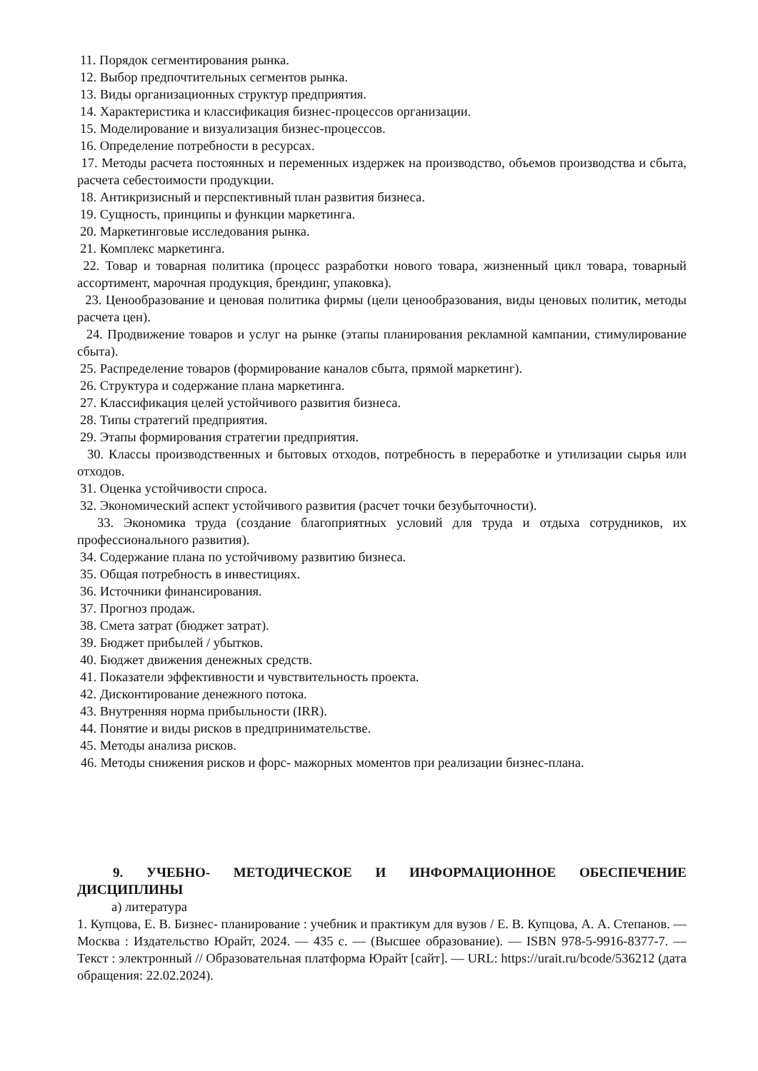11. Порядок сегментирования рынка.
12. Выбор предпочтительных сегментов рынка.
13. Виды организационных структур предприятия.
14. Характеристика и классификация бизнес-процессов организации.
15. Моделирование и визуализация бизнес-процессов.
16. Определение потребности в ресурсах.
17. Методы расчета постоянных и переменных издержек на производство, объемов производства и сбыта, расчета себестоимости продукции.
18. Антикризисный и перспективный план развития бизнеса.
19. Сущность, принципы и функции маркетинга.
20. Маркетинговые исследования рынка.
21. Комплекс маркетинга.
22. Товар и товарная политика (процесс разработки нового товара, жизненный цикл товара, товарный ассортимент, марочная продукция, брендинг, упаковка).
23. Ценообразование и ценовая политика фирмы (цели ценообразования, виды ценовых политик, методы расчета цен).
24. Продвижение товаров и услуг на рынке (этапы планирования рекламной кампании, стимулирование сбыта).
25. Распределение товаров (формирование каналов сбыта, прямой маркетинг).
26. Структура и содержание плана маркетинга.
27. Классификация целей устойчивого развития бизнеса.
28. Типы стратегий предприятия.
29. Этапы формирования стратегии предприятия.
30. Классы производственных и бытовых отходов, потребность в переработке и утилизации сырья или отходов.
31. Оценка устойчивости спроса.
32. Экономический аспект устойчивого развития (расчет точки безубыточности).
33. Экономика труда (создание благоприятных условий для труда и отдыха сотрудников, их профессионального развития).
34. Содержание плана по устойчивому развитию бизнеса.
35. Общая потребность в инвестициях.
36. Источники финансирования.
37. Прогноз продаж.
38. Смета затрат (бюджет затрат).
39. Бюджет прибылей / убытков.
40. Бюджет движения денежных средств.
41. Показатели эффективности и чувствительность проекта.
42. Дисконтирование денежного потока.
43. Внутренняя норма прибыльности (IRR).
44. Понятие и виды рисков в предпринимательстве.
45. Методы анализа рисков.
46. Методы снижения рисков и форс- мажорных моментов при реализации бизнес-плана.
9. УЧЕБНО- МЕТОДИЧЕСКОЕ И ИНФОРМАЦИОННОЕ ОБЕСПЕЧЕНИЕ ДИСЦИПЛИНЫ
а) литература
1. Купцова, Е. В. Бизнес- планирование : учебник и практикум для вузов / Е. В. Купцова, А. А. Степанов. — Москва : Издательство Юрайт, 2024. — 435 с. — (Высшее образование). — ISBN 978-5-9916-8377-7. — Текст : электронный // Образовательная платформа Юрайт [сайт]. — URL: https://urait.ru/bcode/536212 (дата обращения: 22.02.2024).